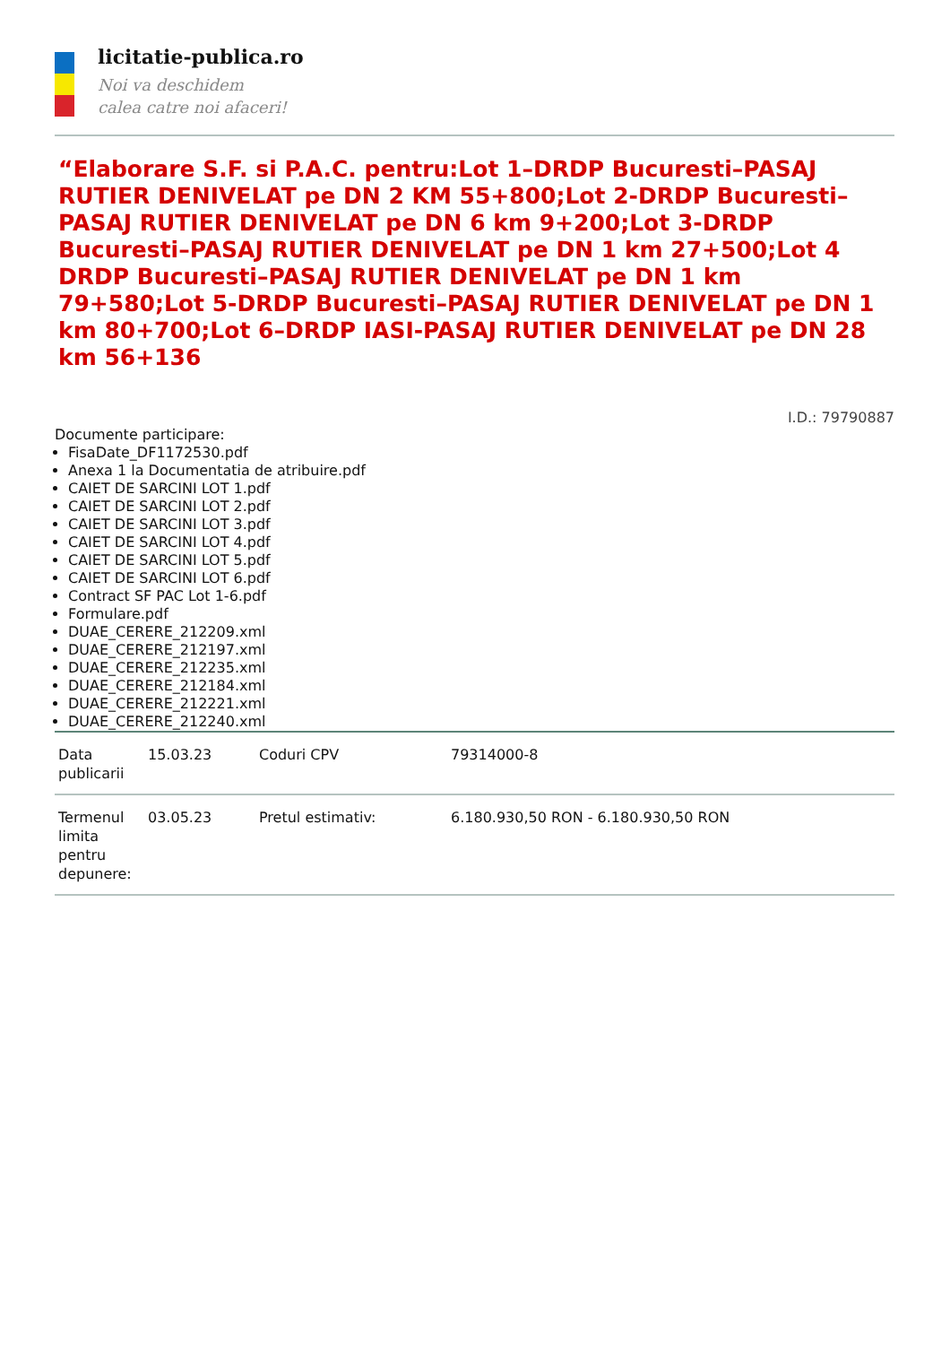licitatie-publica.ro
Noi va deschidem
calea catre noi afaceri!
“Elaborare S.F. si P.A.C. pentru:Lot 1–DRDP Bucuresti–PASAJ RUTIER DENIVELAT pe DN 2 KM 55+800;Lot 2-DRDP Bucuresti–PASAJ RUTIER DENIVELAT pe DN 6 km 9+200;Lot 3-DRDP Bucuresti–PASAJ RUTIER DENIVELAT pe DN 1 km 27+500;Lot 4 DRDP Bucuresti–PASAJ RUTIER DENIVELAT pe DN 1 km 79+580;Lot 5-DRDP Bucuresti–PASAJ RUTIER DENIVELAT pe DN 1 km 80+700;Lot 6–DRDP IASI-PASAJ RUTIER DENIVELAT pe DN 28 km 56+136
I.D.: 79790887
Documente participare:
FisaDate_DF1172530.pdf
Anexa 1 la Documentatia de atribuire.pdf
CAIET DE SARCINI LOT 1.pdf
CAIET DE SARCINI LOT 2.pdf
CAIET DE SARCINI LOT 3.pdf
CAIET DE SARCINI LOT 4.pdf
CAIET DE SARCINI LOT 5.pdf
CAIET DE SARCINI LOT 6.pdf
Contract SF PAC Lot 1-6.pdf
Formulare.pdf
DUAE_CERERE_212209.xml
DUAE_CERERE_212197.xml
DUAE_CERERE_212235.xml
DUAE_CERERE_212184.xml
DUAE_CERERE_212221.xml
DUAE_CERERE_212240.xml
| Data publicarii | 15.03.23 | Coduri CPV | 79314000-8 |
| Termenul limita pentru depunere: | 03.05.23 | Pretul estimativ: | 6.180.930,50 RON - 6.180.930,50 RON |